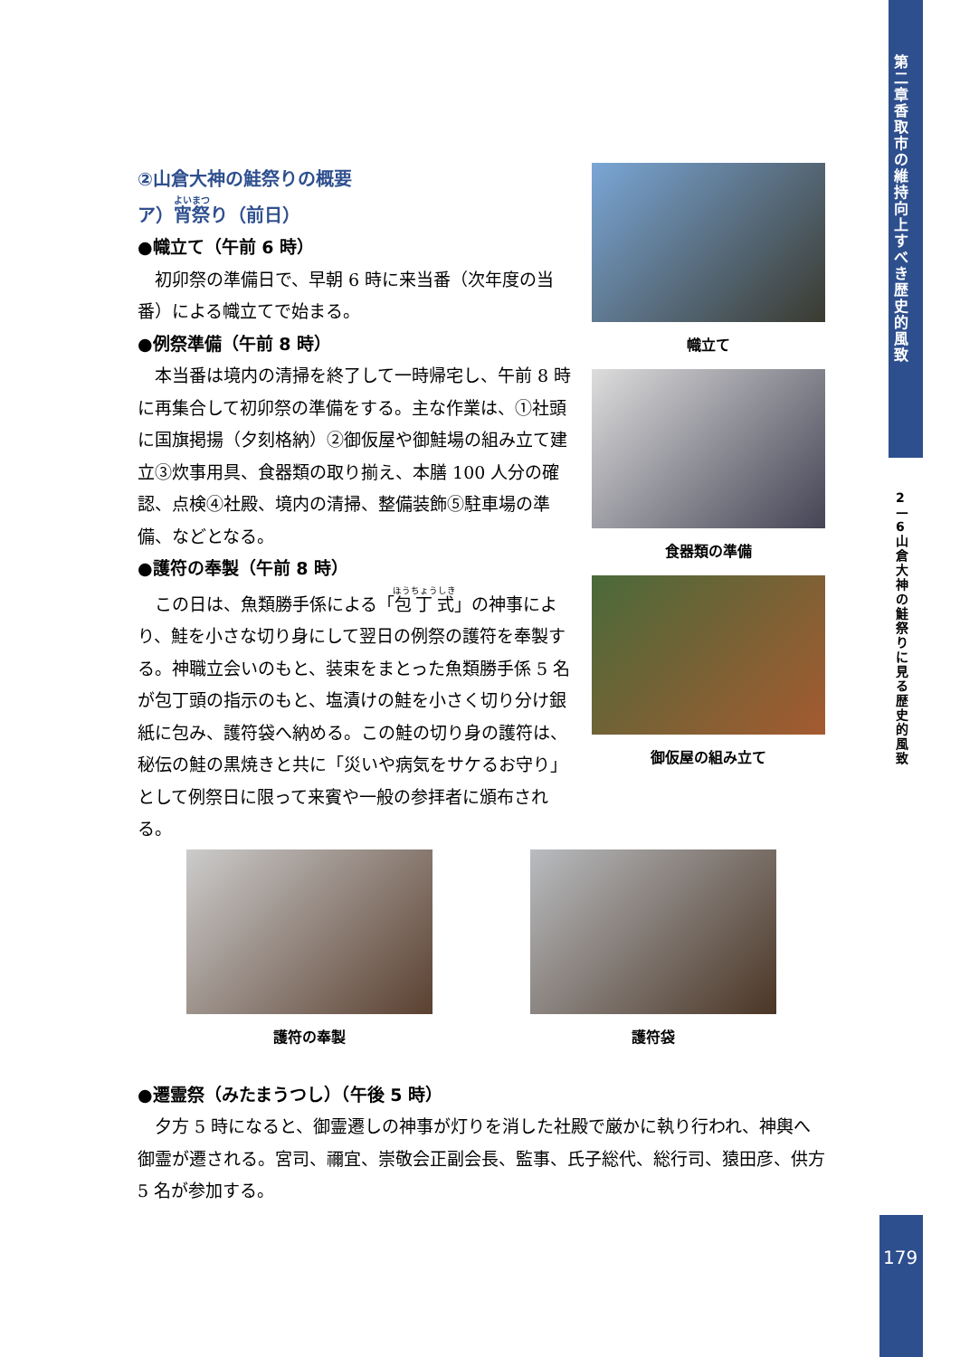第二章 香取市の維持向上すべき歴史的風致
2—6 山倉大神の鮭祭りに見る歴史的風致
179
②山倉大神の鮭祭りの概要
ア）宵祭り（前日）
●幟立て（午前 6 時）
初卯祭の準備日で、早朝 6 時に来当番（次年度の当番）による幟立てで始まる。
●例祭準備（午前 8 時）
本当番は境内の清掃を終了して一時帰宅し、午前 8 時に再集合して初卯祭の準備をする。主な作業は、①社頭に国旗掲揚（夕刻格納）②御仮屋や御鮭場の組み立て建立③炊事用具、食器類の取り揃え、本膳 100 人分の確認、点検④社殿、境内の清掃、整備装飾⑤駐車場の準備、などとなる。
●護符の奉製（午前 8 時）
この日は、魚類勝手係による「包丁式」の神事により、鮭を小さな切り身にして翌日の例祭の護符を奉製する。神職立会いのもと、装束をまとった魚類勝手係 5 名が包丁頭の指示のもと、塩漬けの鮭を小さく切り分け銀紙に包み、護符袋へ納める。この鮭の切り身の護符は、秘伝の鮭の黒焼きと共に「災いや病気をサケるお守り」として例祭日に限って来賓や一般の参拝者に頒布される。
幟立て
食器類の準備
御仮屋の組み立て
護符の奉製 護符袋
●遷霊祭（みたまうつし）（午後 5 時）
夕方 5 時になると、御霊遷しの神事が灯りを消した社殿で厳かに執り行われ、神輿へ御霊が遷される。宮司、禰宜、崇敬会正副会長、監事、氏子総代、総行司、猿田彦、供方 5 名が参加する。